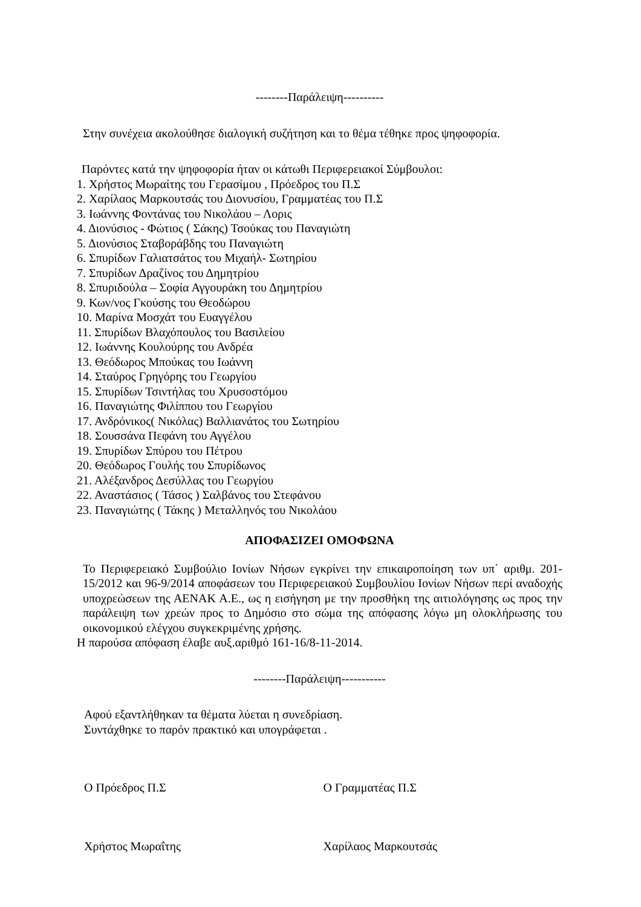--------Παράλειψη----------
Στην συνέχεια ακολούθησε διαλογική συζήτηση και το θέμα τέθηκε προς ψηφοφορία.
Παρόντες κατά την ψηφοφορία ήταν οι κάτωθι Περιφερειακοί Σύμβουλοι:
1. Χρήστος Μωραίτης του Γερασίμου , Πρόεδρος του Π.Σ
2. Χαρίλαος Μαρκουτσάς του Διονυσίου, Γραμματέας του Π.Σ
3. Ιωάννης Φοντάνας του Νικολάου – Λορις
4. Διονύσιος - Φώτιος ( Σάκης) Τσούκας του Παναγιώτη
5. Διονύσιος Σταβοράβδης του Παναγιώτη
6. Σπυρίδων Γαλιατσάτος του Μιχαήλ- Σωτηρίου
7. Σπυρίδων Δραζίνος του Δημητρίου
8. Σπυριδούλα – Σοφία Αγγουράκη του Δημητρίου
9. Κων/νος Γκούσης του Θεοδώρου
10. Μαρίνα Μοσχάτ του Ευαγγέλου
11. Σπυρίδων Βλαχόπουλος του Βασιλείου
12. Ιωάννης Κουλούρης του Ανδρέα
13. Θεόδωρος Μπούκας του Ιωάννη
14. Σταύρος Γρηγόρης του Γεωργίου
15. Σπυρίδων Τσιντήλας του Χρυσοστόμου
16. Παναγιώτης Φιλίππου του Γεωργίου
17. Ανδρόνικος( Νικόλας) Βαλλιανάτος του Σωτηρίου
18. Σουσσάνα Πεφάνη του Αγγέλου
19. Σπυρίδων Σπύρου του Πέτρου
20. Θεόδωρος Γουλής του Σπυρίδωνος
21. Αλέξανδρος Δεσύλλας του Γεωργίου
22. Αναστάσιος ( Τάσος ) Σαλβάνος του Στεφάνου
23. Παναγιώτης ( Τάκης ) Μεταλληνός του Νικολάου
ΑΠΟΦΑΣΙΖΕΙ ΟΜΟΦΩΝΑ
Το Περιφερειακό Συμβούλιο Ιονίων Νήσων εγκρίνει την επικαιροποίηση των υπ΄ αριθμ. 201-15/2012 και 96-9/2014 αποφάσεων του Περιφερειακού Συμβουλίου Ιονίων Νήσων περί αναδοχής υποχρεώσεων της ΑΕΝΑΚ Α.Ε., ως η εισήγηση με την προσθήκη της αιτιολόγησης ως προς την παράλειψη των χρεών προς το Δημόσιο στο σώμα της απόφασης λόγω μη ολοκλήρωσης του οικονομικού ελέγχου συγκεκριμένης χρήσης.
Η παρούσα απόφαση έλαβε αυξ.αριθμό 161-16/8-11-2014.
--------Παράλειψη-----------
Αφού εξαντλήθηκαν τα θέματα λύεται η συνεδρίαση.
Συντάχθηκε το παρόν πρακτικό και υπογράφεται .
Ο Πρόεδρος Π.Σ Ο Γραμματέας Π.Σ
Χρήστος Μωραΐτης Χαρίλαος Μαρκουτσάς